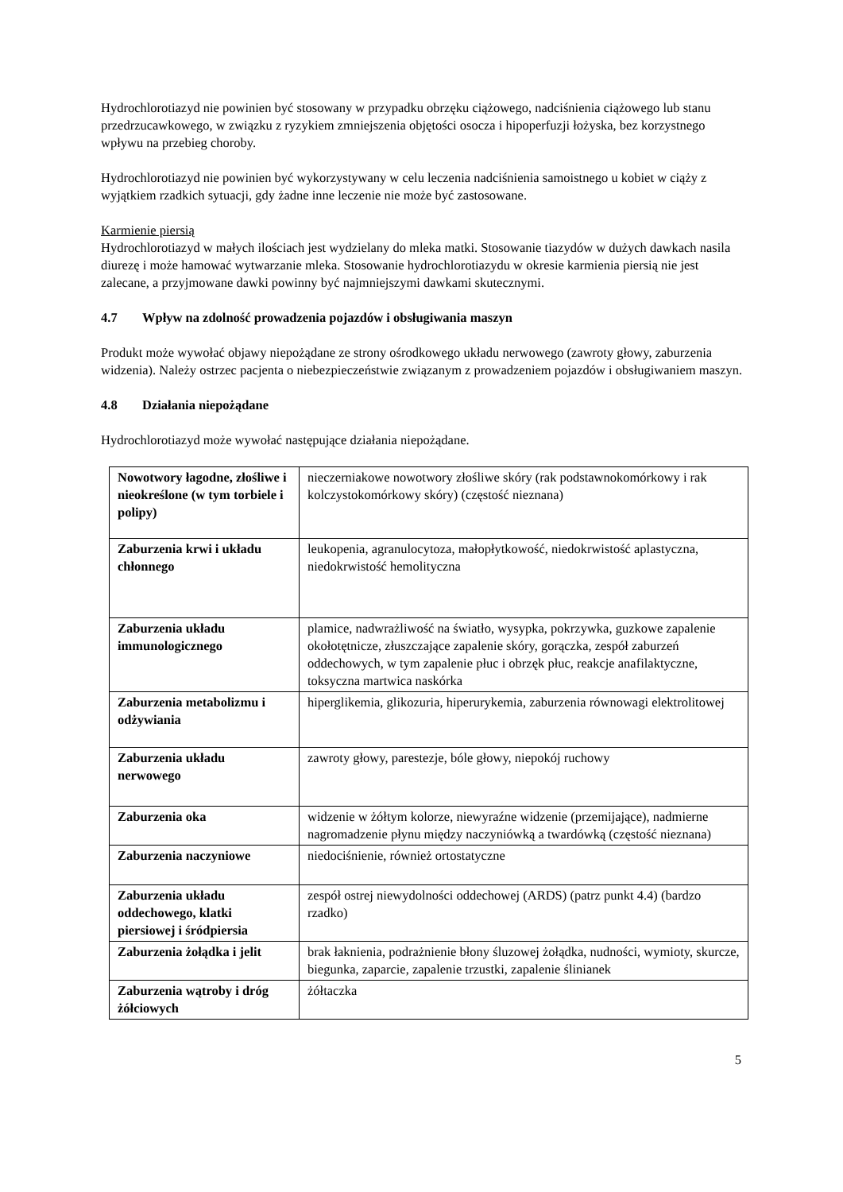Hydrochlorotiazyd nie powinien być stosowany w przypadku obrzęku ciążowego, nadciśnienia ciążowego lub stanu przedrzucawkowego, w związku z ryzykiem zmniejszenia objętości osocza i hipoperfuzji łożyska, bez korzystnego wpływu na przebieg choroby.
Hydrochlorotiazyd nie powinien być wykorzystywany w celu leczenia nadciśnienia samoistnego u kobiet w ciąży z wyjątkiem rzadkich sytuacji, gdy żadne inne leczenie nie może być zastosowane.
Karmienie piersią
Hydrochlorotiazyd w małych ilościach jest wydzielany do mleka matki. Stosowanie tiazydów w dużych dawkach nasila diurezę i może hamować wytwarzanie mleka. Stosowanie hydrochlorotiazydu w okresie karmienia piersią nie jest zalecane, a przyjmowane dawki powinny być najmniejszymi dawkami skutecznymi.
4.7 Wpływ na zdolność prowadzenia pojazdów i obsługiwania maszyn
Produkt może wywołać objawy niepożądane ze strony ośrodkowego układu nerwowego (zawroty głowy, zaburzenia widzenia). Należy ostrzec pacjenta o niebezpieczeństwie związanym z prowadzeniem pojazdów i obsługiwaniem maszyn.
4.8 Działania niepożądane
Hydrochlorotiazyd może wywołać następujące działania niepożądane.
| Nowotwory łagodne, złośliwe i nieokreślone (w tym torbiele i polipy) | nieczerniakowe nowotwory złośliwe skóry (rak podstawnokomórkowy i rak kolczystokomórkowy skóry) (częstość nieznana) |
| Zaburzenia krwi i układu chłonnego | leukopenia, agranulocytoza, małopłytkowość, niedokrwistość aplastyczna, niedokrwistość hemolityczna |
| Zaburzenia układu immunologicznego | plamice, nadwrażliwość na światło, wysypka, pokrzywka, guzkowe zapalenie okołotętnicze, złuszczające zapalenie skóry, gorączka, zespół zaburzeń oddechowych, w tym zapalenie płuc i obrzęk płuc, reakcje anafilaktyczne, toksyczna martwica naskórka |
| Zaburzenia metabolizmu i odżywiania | hiperglikemia, glikozuria, hiperurykemia, zaburzenia równowagi elektrolitowej |
| Zaburzenia układu nerwowego | zawroty głowy, parestezje, bóle głowy, niepokój ruchowy |
| Zaburzenia oka | widzenie w żółtym kolorze, niewyraźne widzenie (przemijające), nadmierne nagromadzenie płynu między naczyniówką a twardówką (częstość nieznana) |
| Zaburzenia naczyniowe | niedociśnienie, również ortostatyczne |
| Zaburzenia układu oddechowego, klatki piersiowej i śródpiersia | zespół ostrej niewydolności oddechowej (ARDS) (patrz punkt 4.4) (bardzo rzadko) |
| Zaburzenia żołądka i jelit | brak łaknienia, podrażnienie błony śluzowej żołądka, nudności, wymioty, skurcze, biegunka, zaparcie, zapalenie trzustki, zapalenie ślinianek |
| Zaburzenia wątroby i dróg żółciowych | żółtaczka |
5